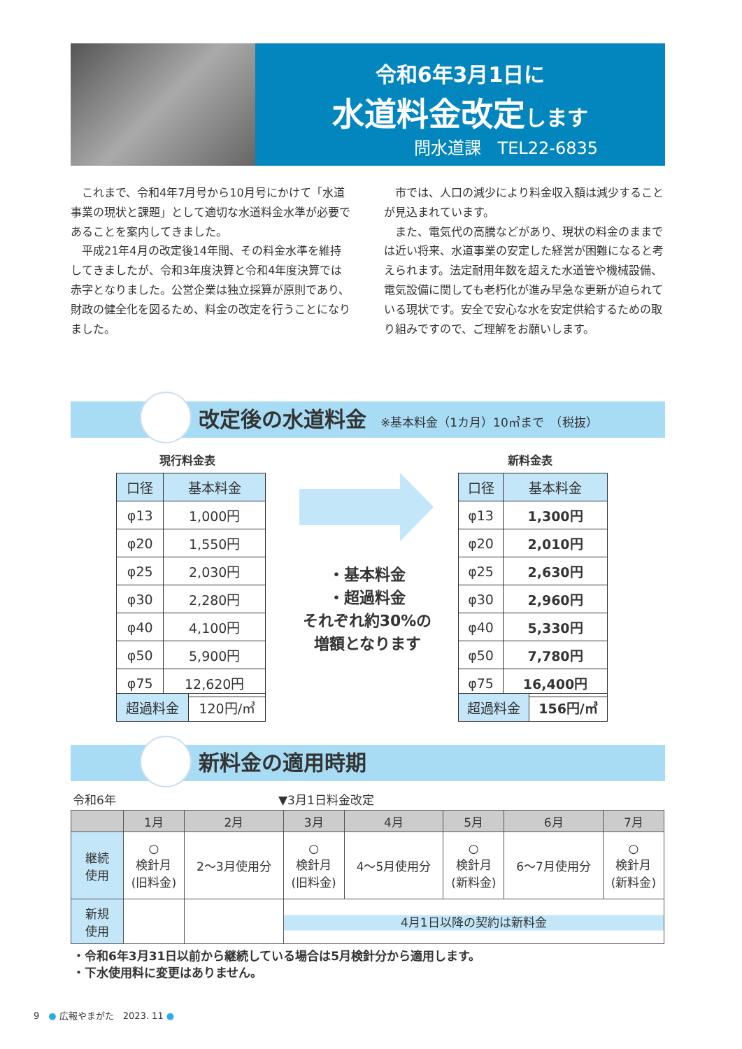令和6年3月1日に
水道料金改定します
問水道課　TEL22-6835
　これまで、令和4年7月号から10月号にかけて「水道事業の現状と課題」として適切な水道料金水準が必要であることを案内してきました。
　平成21年4月の改定後14年間、その料金水準を維持してきましたが、令和3年度決算と令和4年度決算では赤字となりました。公営企業は独立採算が原則であり、財政の健全化を図るため、料金の改定を行うことになりました。
　市では、人口の減少により料金収入額は減少することが見込まれています。
　また、電気代の高騰などがあり、現状の料金のままでは近い将来、水道事業の安定した経営が困難になると考えられます。法定耐用年数を超えた水道管や機械設備、電気設備に関しても老朽化が進み早急な更新が迫られている現状です。安全で安心な水を安定供給するための取り組みですので、ご理解をお願いします。
改定後の水道料金 ※基本料金（1カ月）10㎥まで　（税抜）
現行料金表 新料金表
| 口径 | 基本料金 |
| --- | --- |
| φ13 | 1,000円 |
| φ20 | 1,550円 |
| φ25 | 2,030円 |
| φ30 | 2,280円 |
| φ40 | 4,100円 |
| φ50 | 5,900円 |
| φ75 | 12,620円 |
| 超過料金 | 120円/㎥ |
・基本料金
・超過料金
それぞれ約30%の
増額となります
| 口径 | 基本料金 |
| --- | --- |
| φ13 | 1,300円 |
| φ20 | 2,010円 |
| φ25 | 2,630円 |
| φ30 | 2,960円 |
| φ40 | 5,330円 |
| φ50 | 7,780円 |
| φ75 | 16,400円 |
| 超過料金 | 156円/㎥ |
新料金の適用時期
令和6年 ▼3月1日料金改定
| | 1月 | 2月 | 3月 | 4月 | 5月 | 6月 | 7月 |
| --- | --- | --- | --- | --- | --- | --- | --- |
| 継続 使用 | ○ 検針月 (旧料金) | 2～3月使用分 | ○ 検針月 (旧料金) | 4～5月使用分 | ○ 検針月 (新料金) | 6～7月使用分 | ○ 検針月 (新料金) |
| 新規 使用 | | | 4月1日以降の契約は新料金 | | | | |
・令和6年3月31日以前から継続している場合は5月検針分から適用します。
・下水使用料に変更はありません。
9　● 広報やまがた　2023. 11 ●